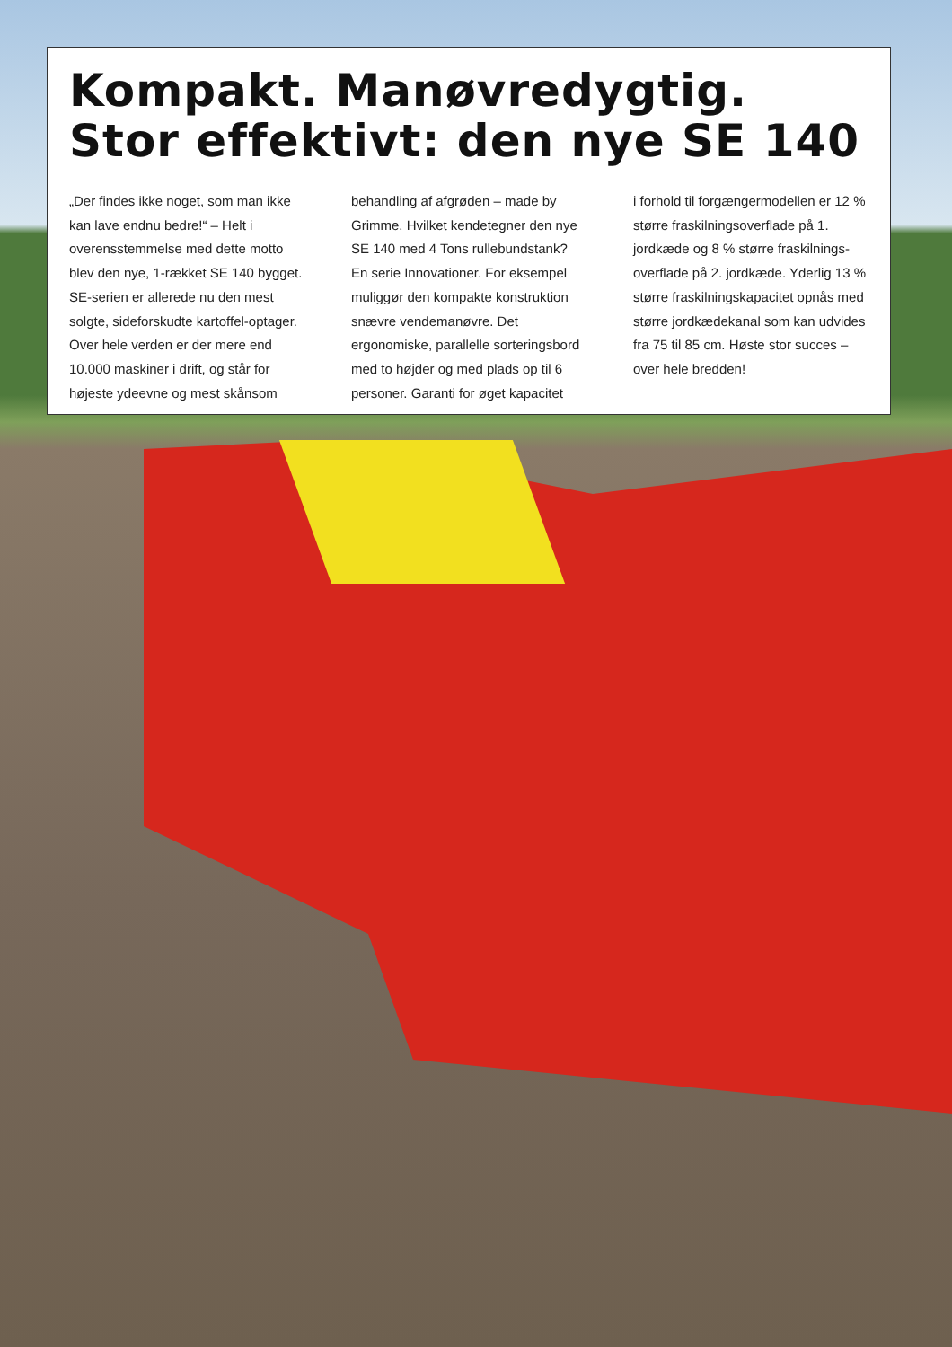Kompakt. Manøvredygtig.
Stor effektivt: den nye SE 140
„Der findes ikke noget, som man ikke kan lave endnu bedre!“ – Helt i overensstemmelse med dette motto blev den nye, 1-rækket SE 140 bygget. SE-serien er allerede nu den mest solgte, sideforskudte kartoffel-optager. Over hele verden er der mere end 10.000 maskiner i drift, og står for højeste ydeevne og mest skånsom
behandling af afgrøden – made by Grimme. Hvilket kendetegner den nye SE 140 med 4 Tons rullebundstank? En serie Innovationer. For eksempel muliggør den kompakte konstruktion snævre vendemanøvre. Det ergonomiske, parallelle sorteringsbord med to højder og med plads op til 6 personer. Garanti for øget kapacitet
i forhold til forgængermodellen er 12 % større fraskilningsoverflade på 1. jordkæde og 8 % større fraskilnings-overflade på 2. jordkæde. Yderlig 13 % større fraskilningskapacitet opnås med større jordkædekanal som kan udvides fra 75 til 85 cm. Høste stor succes – over hele bredden!